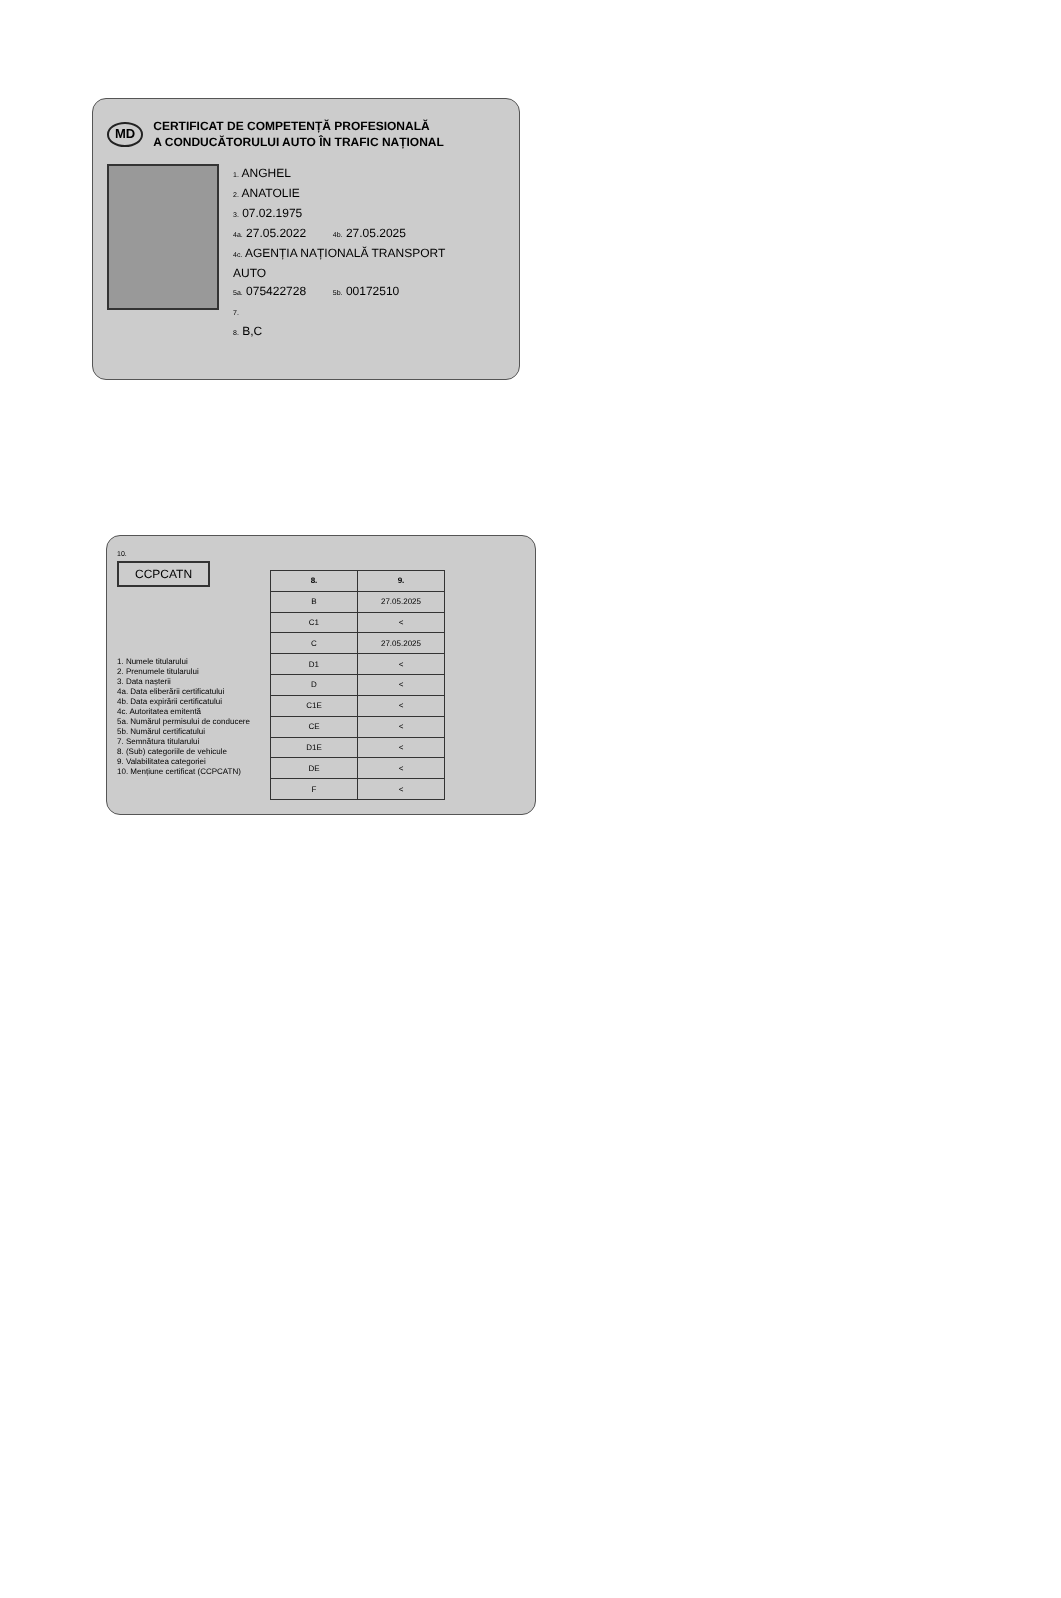MD CERTIFICAT DE COMPETENȚĂ PROFESIONALĂ
A CONDUCĂTORULUI AUTO ÎN TRAFIC NAȚIONAL
1. ANGHEL
2. ANATOLIE
3. 07.02.1975
4a. 27.05.2022 4b. 27.05.2025
4c. AGENȚIA NAȚIONALĂ TRANSPORT
AUTO
5a. 075422728 5b. 00172510
7.
8. B,C
10.
CCPCATN
1. Numele titularului
2. Prenumele titularului
3. Data nașterii
4a. Data eliberării certificatului
4b. Data expirării certificatului
4c. Autoritatea emitentă
5a. Numărul permisului de conducere
5b. Numărul certificatului
7. Semnătura titularului
8. (Sub) categoriile de vehicule
9. Valabilitatea categoriei
10. Mențiune certificat (CCPCATN)
| 8. | 9. |
| --- | --- |
| B | 27.05.2025 |
| C1 | < |
| C | 27.05.2025 |
| D1 | < |
| D | < |
| C1E | < |
| CE | < |
| D1E | < |
| DE | < |
| F | < |